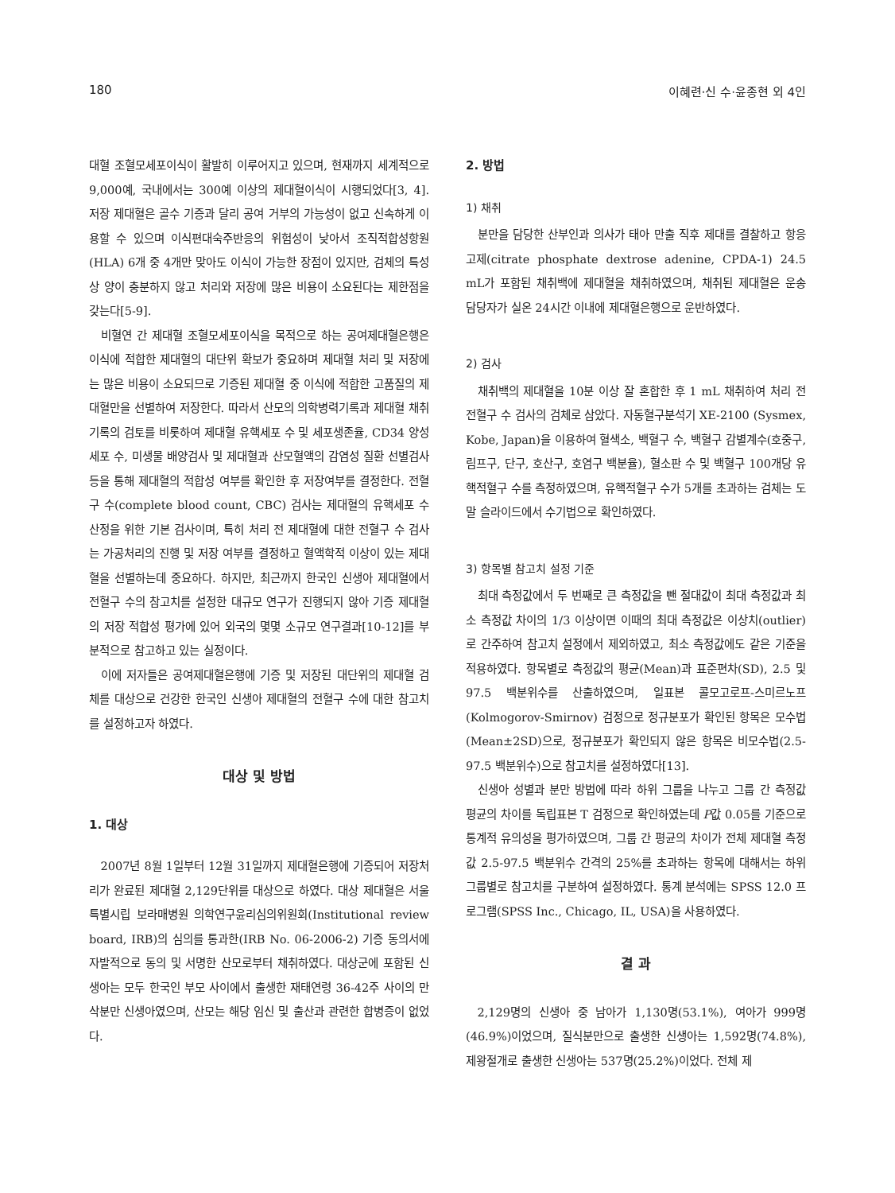180 이혜련·신 수·윤종현 외 4인
대혈 조혈모세포이식이 활발히 이루어지고 있으며, 현재까지 세계적으로 9,000예, 국내에서는 300예 이상의 제대혈이식이 시행되었다[3, 4]. 저장 제대혈은 골수 기증과 달리 공여 거부의 가능성이 없고 신속하게 이용할 수 있으며 이식편대숙주반응의 위험성이 낮아서 조직적합성항원(HLA) 6개 중 4개만 맞아도 이식이 가능한 장점이 있지만, 검체의 특성상 양이 충분하지 않고 처리와 저장에 많은 비용이 소요된다는 제한점을 갖는다[5-9].
비혈연 간 제대혈 조혈모세포이식을 목적으로 하는 공여제대혈은행은 이식에 적합한 제대혈의 대단위 확보가 중요하며 제대혈 처리 및 저장에는 많은 비용이 소요되므로 기증된 제대혈 중 이식에 적합한 고품질의 제대혈만을 선별하여 저장한다. 따라서 산모의 의학병력기록과 제대혈 채취기록의 검토를 비롯하여 제대혈 유핵세포 수 및 세포생존율, CD34 양성 세포 수, 미생물 배양검사 및 제대혈과 산모혈액의 감염성 질환 선별검사 등을 통해 제대혈의 적합성 여부를 확인한 후 저장여부를 결정한다. 전혈구 수(complete blood count, CBC) 검사는 제대혈의 유핵세포 수 산정을 위한 기본 검사이며, 특히 처리 전 제대혈에 대한 전혈구 수 검사는 가공처리의 진행 및 저장 여부를 결정하고 혈액학적 이상이 있는 제대혈을 선별하는데 중요하다. 하지만, 최근까지 한국인 신생아 제대혈에서 전혈구 수의 참고치를 설정한 대규모 연구가 진행되지 않아 기증 제대혈의 저장 적합성 평가에 있어 외국의 몇몇 소규모 연구결과[10-12]를 부분적으로 참고하고 있는 실정이다.
이에 저자들은 공여제대혈은행에 기증 및 저장된 대단위의 제대혈 검체를 대상으로 건강한 한국인 신생아 제대혈의 전혈구 수에 대한 참고치를 설정하고자 하였다.
대상 및 방법
1. 대상
2007년 8월 1일부터 12월 31일까지 제대혈은행에 기증되어 저장처리가 완료된 제대혈 2,129단위를 대상으로 하였다. 대상 제대혈은 서울특별시립 보라매병원 의학연구윤리심의위원회(Institutional review board, IRB)의 심의를 통과한(IRB No. 06-2006-2) 기증 동의서에 자발적으로 동의 및 서명한 산모로부터 채취하였다. 대상군에 포함된 신생아는 모두 한국인 부모 사이에서 출생한 재태연령 36-42주 사이의 만삭분만 신생아였으며, 산모는 해당 임신 및 출산과 관련한 합병증이 없었다.
2. 방법
1) 채취
분만을 담당한 산부인과 의사가 태아 만출 직후 제대를 결찰하고 항응고제(citrate phosphate dextrose adenine, CPDA-1) 24.5 mL가 포함된 채취백에 제대혈을 채취하였으며, 채취된 제대혈은 운송 담당자가 실온 24시간 이내에 제대혈은행으로 운반하였다.
2) 검사
채취백의 제대혈을 10분 이상 잘 혼합한 후 1 mL 채취하여 처리 전 전혈구 수 검사의 검체로 삼았다. 자동혈구분석기 XE-2100 (Sysmex, Kobe, Japan)을 이용하여 혈색소, 백혈구 수, 백혈구 감별계수(호중구, 림프구, 단구, 호산구, 호염구 백분율), 혈소판 수 및 백혈구 100개당 유핵적혈구 수를 측정하였으며, 유핵적혈구 수가 5개를 초과하는 검체는 도말 슬라이드에서 수기법으로 확인하였다.
3) 항목별 참고치 설정 기준
최대 측정값에서 두 번째로 큰 측정값을 뺀 절대값이 최대 측정값과 최소 측정값 차이의 1/3 이상이면 이때의 최대 측정값은 이상치(outlier)로 간주하여 참고치 설정에서 제외하였고, 최소 측정값에도 같은 기준을 적용하였다. 항목별로 측정값의 평균(Mean)과 표준편차(SD), 2.5 및 97.5 백분위수를 산출하였으며, 일표본 콜모고로프-스미르노프(Kolmogorov-Smirnov) 검정으로 정규분포가 확인된 항목은 모수법(Mean±2SD)으로, 정규분포가 확인되지 않은 항목은 비모수법(2.5-97.5 백분위수)으로 참고치를 설정하였다[13].
신생아 성별과 분만 방법에 따라 하위 그룹을 나누고 그룹 간 측정값 평균의 차이를 독립표본 T 검정으로 확인하였는데 P값 0.05를 기준으로 통계적 유의성을 평가하였으며, 그룹 간 평균의 차이가 전체 제대혈 측정값 2.5-97.5 백분위수 간격의 25%를 초과하는 항목에 대해서는 하위 그룹별로 참고치를 구분하여 설정하였다. 통계 분석에는 SPSS 12.0 프로그램(SPSS Inc., Chicago, IL, USA)을 사용하였다.
결 과
2,129명의 신생아 중 남아가 1,130명(53.1%), 여아가 999명(46.9%)이었으며, 질식분만으로 출생한 신생아는 1,592명(74.8%), 제왕절개로 출생한 신생아는 537명(25.2%)이었다. 전체 제